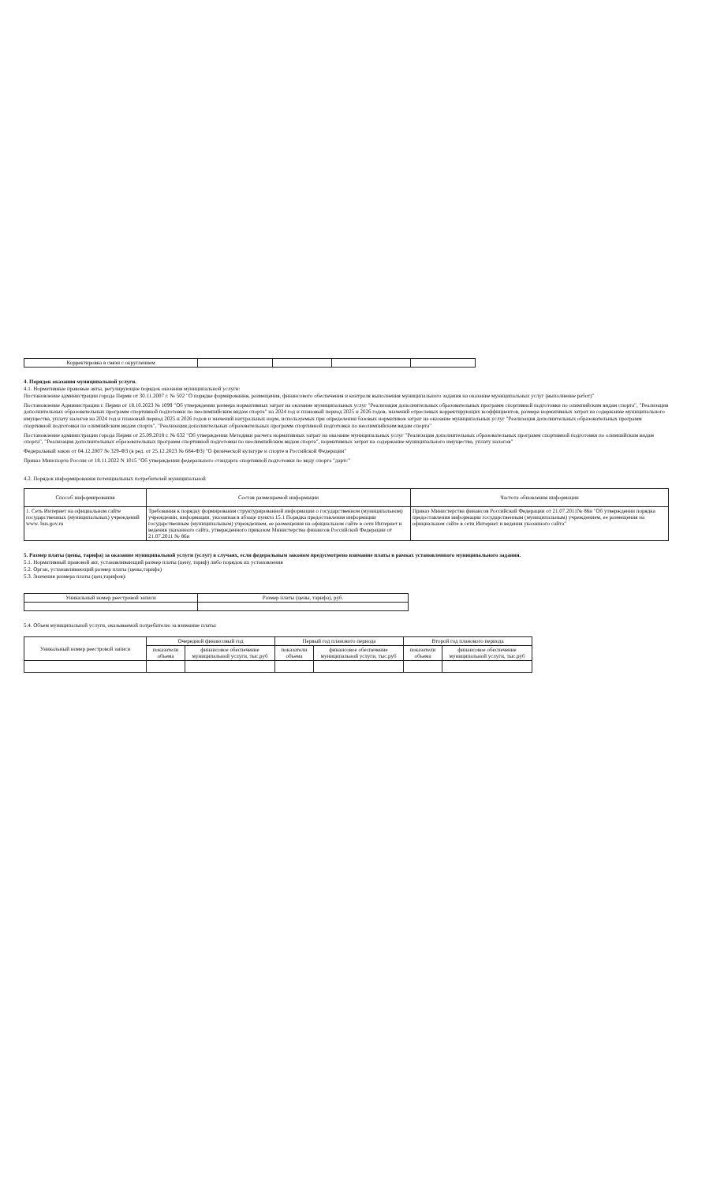| Корректировка в связи с округлением | | | | |
4. Порядок оказания муниципальной услуги.
4.1. Нормативные правовые акты, регулирующие порядок оказания муниципальной услуги:
Постановление администрации города Перми от 30.11.2007 г. № 502 "О порядке формирования, размещения, финансового обеспечения и контроля выполнения муниципального задания на оказание муниципальных услуг (выполнение работ)"
Постановление Администрации г. Перми от 18.10.2023 № 1099 "Об утверждении размера нормативных затрат на оказание муниципальных услуг "Реализация дополнительных образовательных программ спортивной подготовки по олимпийским видам спорта", "Реализация дополнительных образовательных программ спортивной подготовки по неолимпийским видам спорта" на 2024 год и плановый период 2025 и 2026 годов, значений отраслевых корректирующих коэффициентов, размера нормативных затрат на содержание муниципального имущества, уплату налогов на 2024 год и плановый период 2025 и 2026 годов и значений натуральных норм, используемых при определении базовых нормативов затрат на оказание муниципальных услуг "Реализация дополнительных образовательных программ спортивной подготовки по олимпийским видам спорта", "Реализация дополнительных образовательных программ спортивной подготовки по неолимпийским видам спорта"
Постановление администрации города Перми от 25.09.2018 г. № 632 "Об утверждении Методики расчета нормативных затрат на оказание муниципальных услуг "Реализация дополнительных образовательных программ спортивной подготовки по олимпийским видам спорта", "Реализация дополнительных образовательных программ спортивной подготовки по неолимпийским видам спорта", нормативных затрат на содержание муниципального имущества, уплату налогов"
Федеральный закон от 04.12.2007 № 329-ФЗ (в ред. от 25.12.2023 № 684-ФЗ) "О физической культуре и спорте в Российской Федерации"
Приказ Минспорта России от 18.11.2022 N 1015 "Об утверждении федерального стандарта спортивной подготовки по виду спорта "дартс"
4.2. Порядок информирования потенциальных потребителей муниципальной
| Способ информирования | Состав размещаемой информации | Частота обновления информации |
| --- | --- | --- |
| 1. Сеть Интернет на официальном сайте государственных (муниципальных) учреждений www. bus.gov.ru | Требования к порядку формирования структурированной информации о государственном (муниципальном) учреждении, информации, указанная в абзаце пункта 15.1 Порядка предоставления информации государственным (муниципальным) учреждением, ее размещения на официальном сайте в сети Интернет и ведения указанного сайта, утвержденного приказом Министерства финансов Российской Федерации от 21.07.2011 № 86н | Приказ Министерства финансов Российской Федерации от 21.07.2011№ 86н "Об утверждении порядка предоставления информации государственным (муниципальным) учреждением, ее размещения на официальном сайте в сети Интернет и ведения указанного сайта" |
5. Размер платы (цены, тарифа) за оказание муниципальной услуги (услуг) в случаях, если федеральным законом предусмотрено взимание платы в рамках установленного муниципального задания.
5.1. Нормативный правовой акт, устанавливающий размер платы (цену, тариф) либо порядок их установления
5.2. Орган, устанавливающий размер платы (цены,тарифа)
5.3. Значения размера платы (цен,тарифов):
| Уникальный номер реестровой записи | Размер платы (цены, тарифа), руб. |
| --- | --- |
5.4. Объем муниципальной услуги, оказываемой потребителю за взимание платы:
| Уникальный номер реестровой записи | Очередной финансовый год | | Первый год планового периода | | Второй год планового периода | |
| --- | --- | --- | --- | --- | --- | --- |
| | показатели объема | финансовое обеспечение муниципальной услуги, тыс.руб | показатели объема | финансовое обеспечение муниципальной услуги, тыс.руб | показатели объема | финансовое обеспечение муниципальной услуги, тыс.руб |